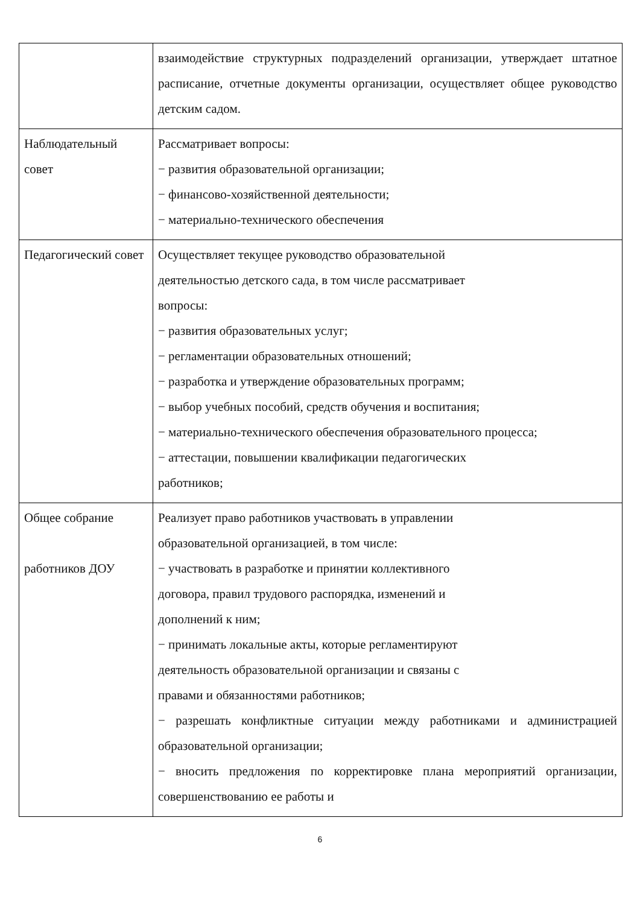| | взаимодействие структурных подразделений организации, утверждает штатное расписание, отчетные документы организации, осуществляет общее руководство детским садом. |
| Наблюдательный совет | Рассматривает вопросы: − развития образовательной организации; − финансово-хозяйственной деятельности; − материально-технического обеспечения |
| Педагогический совет | Осуществляет текущее руководство образовательной деятельностью детского сада, в том числе рассматривает вопросы: − развития образовательных услуг; − регламентации образовательных отношений; − разработка и утверждение образовательных программ; − выбор учебных пособий, средств обучения и воспитания; − материально-технического обеспечения образовательного процесса; − аттестации, повышении квалификации педагогических работников; |
| Общее собрание работников ДОУ | Реализует право работников участвовать в управлении образовательной организацией, в том числе: − участвовать в разработке и принятии коллективного договора, правил трудового распорядка, изменений и дополнений к ним; − принимать локальные акты, которые регламентируют деятельность образовательной организации и связаны с правами и обязанностями работников; − разрешать конфликтные ситуации между работниками и администрацией образовательной организации; − вносить предложения по корректировке плана мероприятий организации, совершенствованию ее работы и |
6